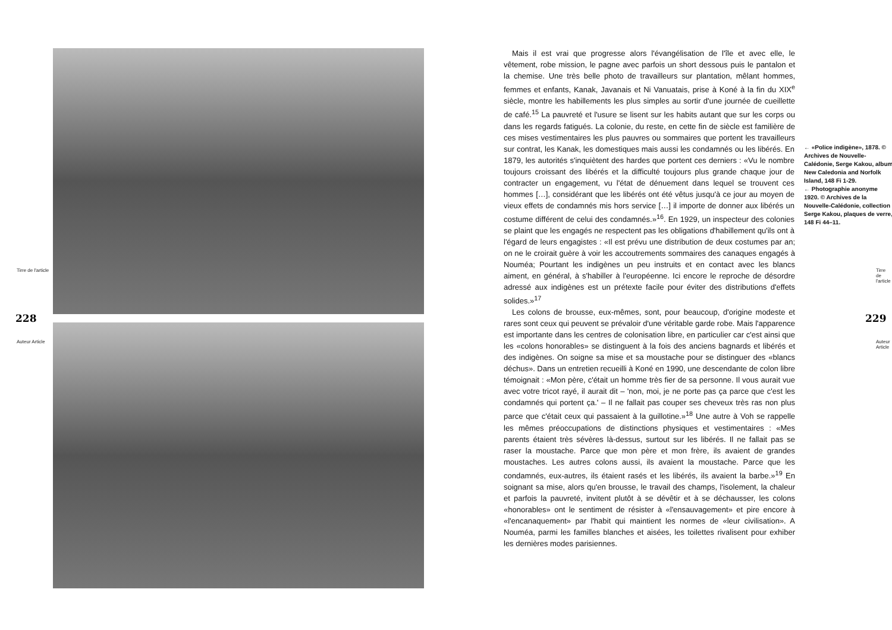Tirre de l'article
228
Auteur Article
Mais il est vrai que progresse alors l'évangélisation de l'île et avec elle, le vêtement, robe mission, le pagne avec parfois un short dessous puis le pantalon et la chemise. Une très belle photo de travailleurs sur plantation, mêlant hommes, femmes et enfants, Kanak, Javanais et Ni Vanuatais, prise à Koné à la fin du XIX<sup>e</sup> siècle, montre les habillements les plus simples au sortir d'une journée de cueillette de café.<sup>15</sup> La pauvreté et l'usure se lisent sur les habits autant que sur les corps ou dans les regards fatigués. La colonie, du reste, en cette fin de siècle est familière de ces mises vestimentaires les plus pauvres ou sommaires que portent les travailleurs sur contrat, les Kanak, les domestiques mais aussi les condamnés ou les libérés. ← «Police indigène», 1878. © Archives de Nouvelle-Calédonie, Serge Kakou, album New Caledonia and Norfolk Island, 148 Fi 1-29.
← Photographie anonyme 1920. © Archives de la Nouvelle-Calédonie, collection Serge Kakou, plaques de verre, 148 Fi 44–11. En 1879, les autorités s'inquiètent des hardes que portent ces derniers : «Vu le nombre toujours croissant des libérés et la difficulté toujours plus grande chaque jour de contracter un engagement, vu l'état de dénuement dans lequel se trouvent ces hommes […], considérant que les libérés ont été vêtus jusqu'à ce jour au moyen de vieux effets de condamnés mis hors service […] il importe de donner aux libérés un costume différent de celui des condamnés.»<sup>16</sup>. En 1929, un inspecteur des colonies se plaint que les engagés ne respectent pas les obligations d'habillement qu'ils ont à l'égard de leurs engagistes : «Il est prévu une distribution de deux costumes par an; on ne le croirait guère à voir les accoutrements sommaires des canaques engagés à Nouméa; Pourtant les indigènes un peu instruits et en contact avec les blancs aiment, en général, à s'habiller à l'européenne. Ici encore le reproche de désordre adressé aux indigènes est un prétexte facile pour éviter des distributions d'effets solides.»<sup>17</sup>
Les colons de brousse, eux-mêmes, sont, pour beaucoup, d'origine modeste et rares sont ceux qui peuvent se prévaloir d'une véritable garde robe. Mais l'apparence est importante dans les centres de colonisation libre, en particulier car c'est ainsi que les «colons honorables» se distinguent à la fois des anciens bagnards et libérés et des indigènes. On soigne sa mise et sa moustache pour se distinguer des «blancs déchus». Dans un entretien recueilli à Koné en 1990, une descendante de colon libre témoignait : «Mon père, c'était un homme très fier de sa personne. Il vous aurait vue avec votre tricot rayé, il aurait dit – 'non, moi, je ne porte pas ça parce que c'est les condamnés qui portent ça.' – Il ne fallait pas couper ses cheveux très ras non plus parce que c'était ceux qui passaient à la guillotine.»<sup>18</sup> Une autre à Voh se rappelle les mêmes préoccupations de distinctions physiques et vestimentaires : «Mes parents étaient très sévères là-dessus, surtout sur les libérés. Il ne fallait pas se raser la moustache. Parce que mon père et mon frère, ils avaient de grandes moustaches. Les autres colons aussi, ils avaient la moustache. Parce que les condamnés, eux-autres, ils étaient rasés et les libérés, ils avaient la barbe.»<sup>19</sup> En soignant sa mise, alors qu'en brousse, le travail des champs, l'isolement, la chaleur et parfois la pauvreté, invitent plutôt à se dévêtir et à se déchausser, les colons «honorables» ont le sentiment de résister à «l'ensauvagement» et pire encore à «l'encanaquement» par l'habit qui maintient les normes de «leur civilisation». A Nouméa, parmi les familles blanches et aisées, les toilettes rivalisent pour exhiber les dernières modes parisiennes.
Tirre de l'article
229
Auteur Article